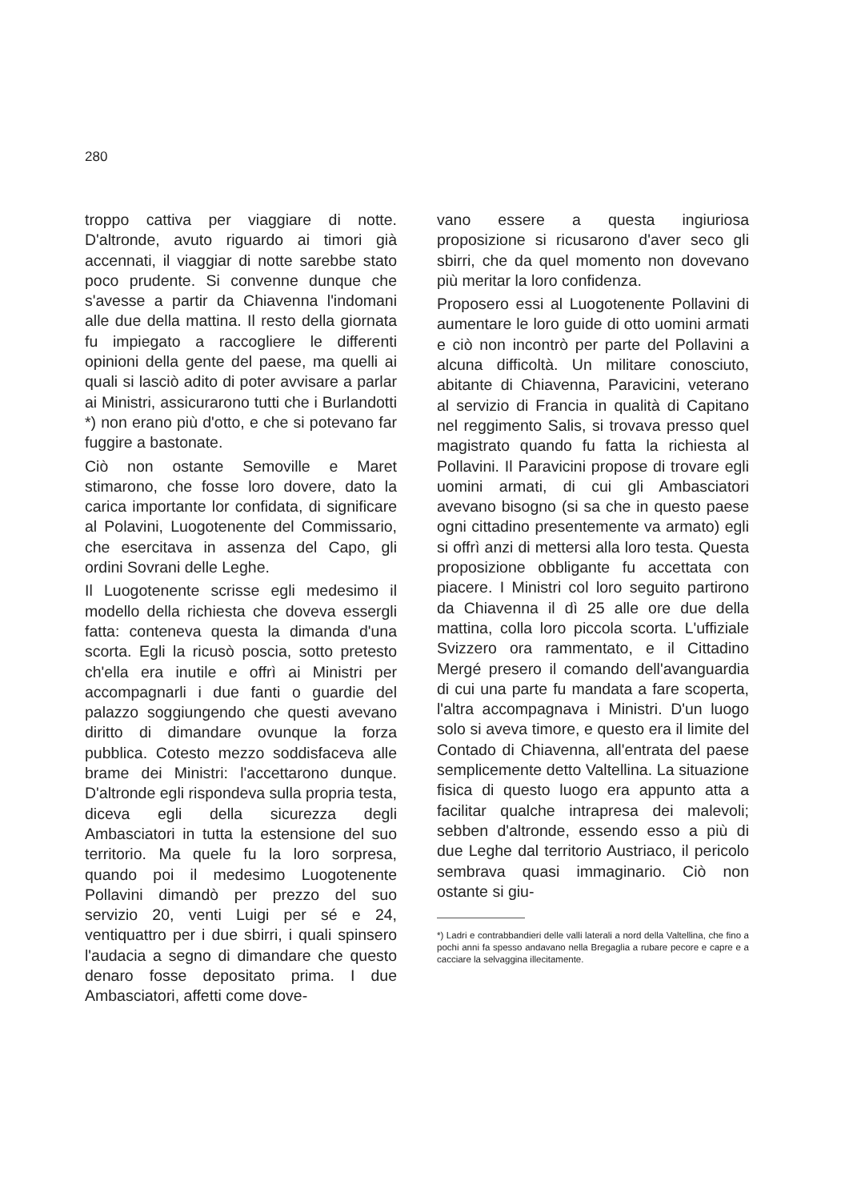280
troppo cattiva per viaggiare di notte. D'altronde, avuto riguardo ai timori già accennati, il viaggiar di notte sarebbe stato poco prudente. Si convenne dunque che s'avesse a partir da Chiavenna l'indomani alle due della mattina. Il resto della giornata fu impiegato a raccogliere le differenti opinioni della gente del paese, ma quelli ai quali si lasciò adito di poter avvisare a parlar ai Ministri, assicurarono tutti che i Burlandotti *) non erano più d'otto, e che si potevano far fuggire a bastonate.
Ciò non ostante Semoville e Maret stimarono, che fosse loro dovere, dato la carica importante lor confidata, di significare al Polavini, Luogotenente del Commissario, che esercitava in assenza del Capo, gli ordini Sovrani delle Leghe.
Il Luogotenente scrisse egli medesimo il modello della richiesta che doveva essergli fatta: conteneva questa la dimanda d'una scorta. Egli la ricusò poscia, sotto pretesto ch'ella era inutile e offrì ai Ministri per accompagnarli i due fanti o guardie del palazzo soggiungendo che questi avevano diritto di dimandare ovunque la forza pubblica. Cotesto mezzo soddisfaceva alle brame dei Ministri: l'accettarono dunque. D'altronde egli rispondeva sulla propria testa, diceva egli della sicurezza degli Ambasciatori in tutta la estensione del suo territorio. Ma quele fu la loro sorpresa, quando poi il medesimo Luogotenente Pollavini dimandò per prezzo del suo servizio 20, venti Luigi per sé e 24, ventiquattro per i due sbirri, i quali spinsero l'audacia a segno di dimandare che questo denaro fosse depositato prima. I due Ambasciatori, affetti come dove-
vano essere a questa ingiuriosa proposizione si ricusarono d'aver seco gli sbirri, che da quel momento non dovevano più meritar la loro confidenza.
Proposero essi al Luogotenente Pollavini di aumentare le loro guide di otto uomini armati e ciò non incontrò per parte del Pollavini a alcuna difficoltà. Un militare conosciuto, abitante di Chiavenna, Paravicini, veterano al servizio di Francia in qualità di Capitano nel reggimento Salis, si trovava presso quel magistrato quando fu fatta la richiesta al Pollavini. Il Paravicini propose di trovare egli uomini armati, di cui gli Ambasciatori avevano bisogno (si sa che in questo paese ogni cittadino presentemente va armato) egli si offrì anzi di mettersi alla loro testa. Questa proposizione obbligante fu accettata con piacere. I Ministri col loro seguito partirono da Chiavenna il dì 25 alle ore due della mattina, colla loro piccola scorta. L'uffiziale Svizzero ora rammentato, e il Cittadino Mergé presero il comando dell'avanguardia di cui una parte fu mandata a fare scoperta, l'altra accompagnava i Ministri. D'un luogo solo si aveva timore, e questo era il limite del Contado di Chiavenna, all'entrata del paese semplicemente detto Valtellina. La situazione fisica di questo luogo era appunto atta a facilitar qualche intrapresa dei malevoli; sebben d'altronde, essendo esso a più di due Leghe dal territorio Austriaco, il pericolo sembrava quasi immaginario. Ciò non ostante si giu-
*) Ladri e contrabbandieri delle valli laterali a nord della Valtellina, che fino a pochi anni fa spesso andavano nella Bregaglia a rubare pecore e capre e a cacciare la selvaggina illecitamente.